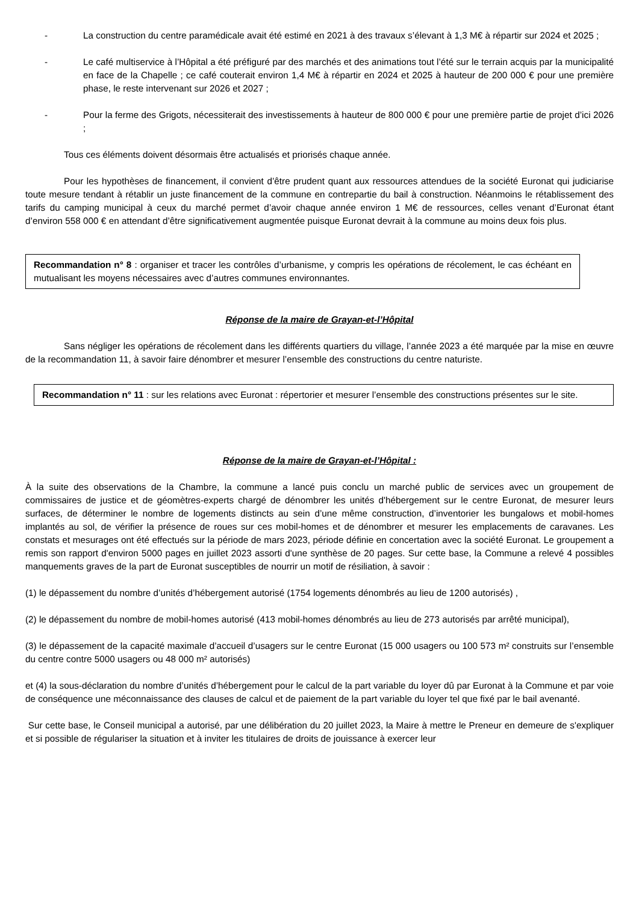- La construction du centre paramédicale avait été estimé en 2021 à des travaux s’élevant à 1,3 M€ à répartir sur 2024 et 2025 ;
- Le café multiservice à l’Hôpital a été préfiguré par des marchés et des animations tout l’été sur le terrain acquis par la municipalité en face de la Chapelle ; ce café couterait environ 1,4 M€ à répartir en 2024 et 2025 à hauteur de 200 000 € pour une première phase, le reste intervenant sur 2026 et 2027 ;
- Pour la ferme des Grigots, nécessiterait des investissements à hauteur de 800 000 € pour une première partie de projet d’ici 2026 ;
Tous ces éléments doivent désormais être actualisés et priorisés chaque année.
Pour les hypothèses de financement, il convient d’être prudent quant aux ressources attendues de la société Euronat qui judiciarise toute mesure tendant à rétablir un juste financement de la commune en contrepartie du bail à construction. Néanmoins le rétablissement des tarifs du camping municipal à ceux du marché permet d’avoir chaque année environ 1 M€ de ressources, celles venant d’Euronat étant d’environ 558 000 € en attendant d’être significativement augmentée puisque Euronat devrait à la commune au moins deux fois plus.
Recommandation n° 8 : organiser et tracer les contrôles d’urbanisme, y compris les opérations de récolement, le cas échéant en mutualisant les moyens nécessaires avec d’autres communes environnantes.
Réponse de la maire de Grayan-et-l’Hôpital
Sans négliger les opérations de récolement dans les différents quartiers du village, l’année 2023 a été marquée par la mise en œuvre de la recommandation 11, à savoir faire dénombrer et mesurer l’ensemble des constructions du centre naturiste.
Recommandation n° 11 : sur les relations avec Euronat : répertorier et mesurer l’ensemble des constructions présentes sur le site.
Réponse de la maire de Grayan-et-l’Hôpital :
À la suite des observations de la Chambre, la commune a lancé puis conclu un marché public de services avec un groupement de commissaires de justice et de géomètres-experts chargé de dénombrer les unités d'hébergement sur le centre Euronat, de mesurer leurs surfaces, de déterminer le nombre de logements distincts au sein d’une même construction, d’inventorier les bungalows et mobil-homes implantés au sol, de vérifier la présence de roues sur ces mobil-homes et de dénombrer et mesurer les emplacements de caravanes. Les constats et mesurages ont été effectués sur la période de mars 2023, période définie en concertation avec la société Euronat. Le groupement a remis son rapport d'environ 5000 pages en juillet 2023 assorti d'une synthèse de 20 pages. Sur cette base, la Commune a relevé 4 possibles manquements graves de la part de Euronat susceptibles de nourrir un motif de résiliation, à savoir :
(1) le dépassement du nombre d’unités d’hébergement autorisé (1754 logements dénombrés au lieu de 1200 autorisés) ,
(2) le dépassement du nombre de mobil-homes autorisé (413 mobil-homes dénombrés au lieu de 273 autorisés par arrêté municipal),
(3) le dépassement de la capacité maximale d’accueil d’usagers sur le centre Euronat (15 000 usagers ou 100 573 m² construits sur l’ensemble du centre contre 5000 usagers ou 48 000 m² autorisés)
et (4) la sous-déclaration du nombre d’unités d’hébergement pour le calcul de la part variable du loyer dû par Euronat à la Commune et par voie de conséquence une méconnaissance des clauses de calcul et de paiement de la part variable du loyer tel que fixé par le bail avenanté.
Sur cette base, le Conseil municipal a autorisé, par une délibération du 20 juillet 2023, la Maire à mettre le Preneur en demeure de s'expliquer et si possible de régulariser la situation et à inviter les titulaires de droits de jouissance à exercer leur